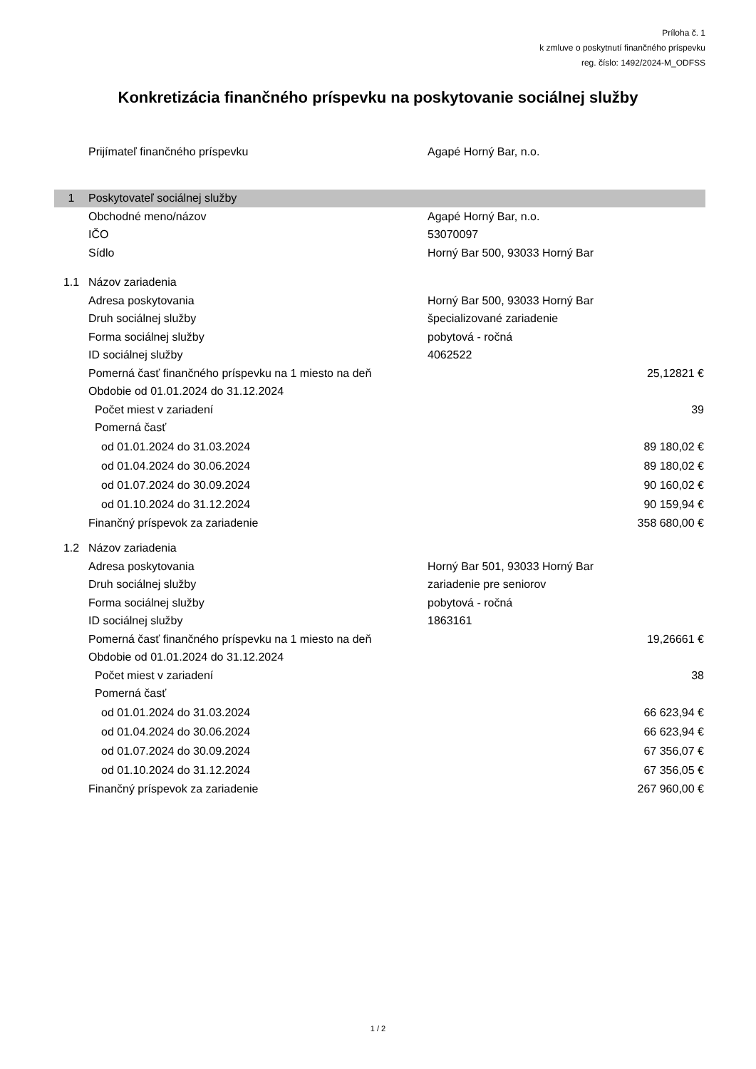Príloha č. 1
k zmluve o poskytnutí finančného príspevku
reg. číslo: 1492/2024-M_ODFSS
Konkretizácia finančného príspevku na poskytovanie sociálnej služby
| | Prijímateľ finančného príspevku | Agapé Horný Bar, n.o. | |
| 1 | Poskytovateľ sociálnej služby | | |
| | Obchodné meno/názov | Agapé Horný Bar, n.o. | |
| | IČO | 53070097 | |
| | Sídlo | Horný Bar 500, 93033 Horný Bar | |
| 1.1 | Názov zariadenia | | |
| | Adresa poskytovania | Horný Bar 500, 93033 Horný Bar | |
| | Druh sociálnej služby | špecializované zariadenie | |
| | Forma sociálnej služby | pobytová - ročná | |
| | ID sociálnej služby | 4062522 | |
| | Pomerná časť finančného príspevku na 1 miesto na deň | | 25,12821 € |
| | Obdobie od 01.01.2024 do 31.12.2024 | | |
| | Počet miest v zariadení | | 39 |
| | Pomerná časť | | |
| | od 01.01.2024 do 31.03.2024 | | 89 180,02 € |
| | od 01.04.2024 do 30.06.2024 | | 89 180,02 € |
| | od 01.07.2024 do 30.09.2024 | | 90 160,02 € |
| | od 01.10.2024 do 31.12.2024 | | 90 159,94 € |
| | Finančný príspevok za zariadenie | | 358 680,00 € |
| 1.2 | Názov zariadenia | | |
| | Adresa poskytovania | Horný Bar 501, 93033 Horný Bar | |
| | Druh sociálnej služby | zariadenie pre seniorov | |
| | Forma sociálnej služby | pobytová - ročná | |
| | ID sociálnej služby | 1863161 | |
| | Pomerná časť finančného príspevku na 1 miesto na deň | | 19,26661 € |
| | Obdobie od 01.01.2024 do 31.12.2024 | | |
| | Počet miest v zariadení | | 38 |
| | Pomerná časť | | |
| | od 01.01.2024 do 31.03.2024 | | 66 623,94 € |
| | od 01.04.2024 do 30.06.2024 | | 66 623,94 € |
| | od 01.07.2024 do 30.09.2024 | | 67 356,07 € |
| | od 01.10.2024 do 31.12.2024 | | 67 356,05 € |
| | Finančný príspevok za zariadenie | | 267 960,00 € |
1 / 2